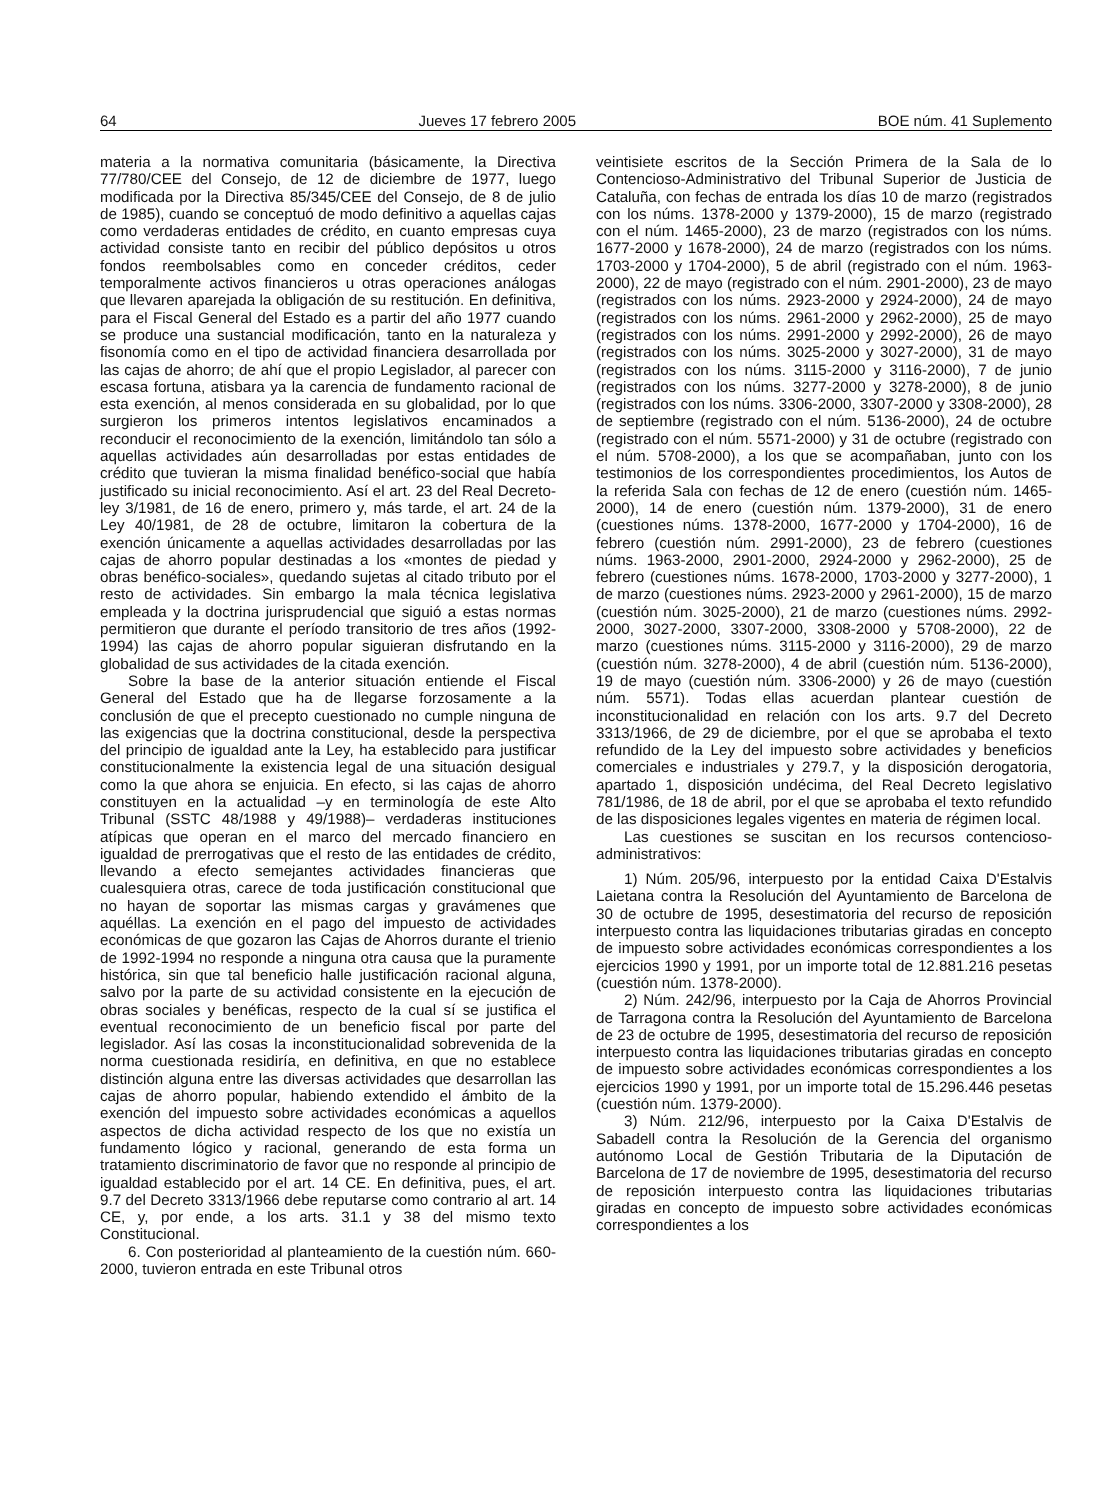64 Jueves 17 febrero 2005 BOE núm. 41 Suplemento
materia a la normativa comunitaria (básicamente, la Directiva 77/780/CEE del Consejo, de 12 de diciembre de 1977, luego modificada por la Directiva 85/345/CEE del Consejo, de 8 de julio de 1985), cuando se conceptuó de modo definitivo a aquellas cajas como verdaderas entidades de crédito, en cuanto empresas cuya actividad consiste tanto en recibir del público depósitos u otros fondos reembolsables como en conceder créditos, ceder temporalmente activos financieros u otras operaciones análogas que llevaren aparejada la obligación de su restitución. En definitiva, para el Fiscal General del Estado es a partir del año 1977 cuando se produce una sustancial modificación, tanto en la naturaleza y fisonomía como en el tipo de actividad financiera desarrollada por las cajas de ahorro; de ahí que el propio Legislador, al parecer con escasa fortuna, atisbara ya la carencia de fundamento racional de esta exención, al menos considerada en su globalidad, por lo que surgieron los primeros intentos legislativos encaminados a reconducir el reconocimiento de la exención, limitándolo tan sólo a aquellas actividades aún desarrolladas por estas entidades de crédito que tuvieran la misma finalidad benéfico-social que había justificado su inicial reconocimiento. Así el art. 23 del Real Decreto-ley 3/1981, de 16 de enero, primero y, más tarde, el art. 24 de la Ley 40/1981, de 28 de octubre, limitaron la cobertura de la exención únicamente a aquellas actividades desarrolladas por las cajas de ahorro popular destinadas a los «montes de piedad y obras benéfico-sociales», quedando sujetas al citado tributo por el resto de actividades. Sin embargo la mala técnica legislativa empleada y la doctrina jurisprudencial que siguió a estas normas permitieron que durante el período transitorio de tres años (1992-1994) las cajas de ahorro popular siguieran disfrutando en la globalidad de sus actividades de la citada exención.
Sobre la base de la anterior situación entiende el Fiscal General del Estado que ha de llegarse forzosamente a la conclusión de que el precepto cuestionado no cumple ninguna de las exigencias que la doctrina constitucional, desde la perspectiva del principio de igualdad ante la Ley, ha establecido para justificar constitucionalmente la existencia legal de una situación desigual como la que ahora se enjuicia. En efecto, si las cajas de ahorro constituyen en la actualidad –y en terminología de este Alto Tribunal (SSTC 48/1988 y 49/1988)– verdaderas instituciones atípicas que operan en el marco del mercado financiero en igualdad de prerrogativas que el resto de las entidades de crédito, llevando a efecto semejantes actividades financieras que cualesquiera otras, carece de toda justificación constitucional que no hayan de soportar las mismas cargas y gravámenes que aquéllas. La exención en el pago del impuesto de actividades económicas de que gozaron las Cajas de Ahorros durante el trienio de 1992-1994 no responde a ninguna otra causa que la puramente histórica, sin que tal beneficio halle justificación racional alguna, salvo por la parte de su actividad consistente en la ejecución de obras sociales y benéficas, respecto de la cual sí se justifica el eventual reconocimiento de un beneficio fiscal por parte del legislador. Así las cosas la inconstitucionalidad sobrevenida de la norma cuestionada residiría, en definitiva, en que no establece distinción alguna entre las diversas actividades que desarrollan las cajas de ahorro popular, habiendo extendido el ámbito de la exención del impuesto sobre actividades económicas a aquellos aspectos de dicha actividad respecto de los que no existía un fundamento lógico y racional, generando de esta forma un tratamiento discriminatorio de favor que no responde al principio de igualdad establecido por el art. 14 CE. En definitiva, pues, el art. 9.7 del Decreto 3313/1966 debe reputarse como contrario al art. 14 CE, y, por ende, a los arts. 31.1 y 38 del mismo texto Constitucional.
6. Con posterioridad al planteamiento de la cuestión núm. 660-2000, tuvieron entrada en este Tribunal otros
veintisiete escritos de la Sección Primera de la Sala de lo Contencioso-Administrativo del Tribunal Superior de Justicia de Cataluña, con fechas de entrada los días 10 de marzo (registrados con los núms. 1378-2000 y 1379-2000), 15 de marzo (registrado con el núm. 1465-2000), 23 de marzo (registrados con los núms. 1677-2000 y 1678-2000), 24 de marzo (registrados con los núms. 1703-2000 y 1704-2000), 5 de abril (registrado con el núm. 1963-2000), 22 de mayo (registrado con el núm. 2901-2000), 23 de mayo (registrados con los núms. 2923-2000 y 2924-2000), 24 de mayo (registrados con los núms. 2961-2000 y 2962-2000), 25 de mayo (registrados con los núms. 2991-2000 y 2992-2000), 26 de mayo (registrados con los núms. 3025-2000 y 3027-2000), 31 de mayo (registrados con los núms. 3115-2000 y 3116-2000), 7 de junio (registrados con los núms. 3277-2000 y 3278-2000), 8 de junio (registrados con los núms. 3306-2000, 3307-2000 y 3308-2000), 28 de septiembre (registrado con el núm. 5136-2000), 24 de octubre (registrado con el núm. 5571-2000) y 31 de octubre (registrado con el núm. 5708-2000), a los que se acompañaban, junto con los testimonios de los correspondientes procedimientos, los Autos de la referida Sala con fechas de 12 de enero (cuestión núm. 1465-2000), 14 de enero (cuestión núm. 1379-2000), 31 de enero (cuestiones núms. 1378-2000, 1677-2000 y 1704-2000), 16 de febrero (cuestión núm. 2991-2000), 23 de febrero (cuestiones núms. 1963-2000, 2901-2000, 2924-2000 y 2962-2000), 25 de febrero (cuestiones núms. 1678-2000, 1703-2000 y 3277-2000), 1 de marzo (cuestiones núms. 2923-2000 y 2961-2000), 15 de marzo (cuestión núm. 3025-2000), 21 de marzo (cuestiones núms. 2992-2000, 3027-2000, 3307-2000, 3308-2000 y 5708-2000), 22 de marzo (cuestiones núms. 3115-2000 y 3116-2000), 29 de marzo (cuestión núm. 3278-2000), 4 de abril (cuestión núm. 5136-2000), 19 de mayo (cuestión núm. 3306-2000) y 26 de mayo (cuestión núm. 5571). Todas ellas acuerdan plantear cuestión de inconstitucionalidad en relación con los arts. 9.7 del Decreto 3313/1966, de 29 de diciembre, por el que se aprobaba el texto refundido de la Ley del impuesto sobre actividades y beneficios comerciales e industriales y 279.7, y la disposición derogatoria, apartado 1, disposición undécima, del Real Decreto legislativo 781/1986, de 18 de abril, por el que se aprobaba el texto refundido de las disposiciones legales vigentes en materia de régimen local.
Las cuestiones se suscitan en los recursos contencioso-administrativos:
1) Núm. 205/96, interpuesto por la entidad Caixa D'Estalvis Laietana contra la Resolución del Ayuntamiento de Barcelona de 30 de octubre de 1995, desestimatoria del recurso de reposición interpuesto contra las liquidaciones tributarias giradas en concepto de impuesto sobre actividades económicas correspondientes a los ejercicios 1990 y 1991, por un importe total de 12.881.216 pesetas (cuestión núm. 1378-2000).
2) Núm. 242/96, interpuesto por la Caja de Ahorros Provincial de Tarragona contra la Resolución del Ayuntamiento de Barcelona de 23 de octubre de 1995, desestimatoria del recurso de reposición interpuesto contra las liquidaciones tributarias giradas en concepto de impuesto sobre actividades económicas correspondientes a los ejercicios 1990 y 1991, por un importe total de 15.296.446 pesetas (cuestión núm. 1379-2000).
3) Núm. 212/96, interpuesto por la Caixa D'Estalvis de Sabadell contra la Resolución de la Gerencia del organismo autónomo Local de Gestión Tributaria de la Diputación de Barcelona de 17 de noviembre de 1995, desestimatoria del recurso de reposición interpuesto contra las liquidaciones tributarias giradas en concepto de impuesto sobre actividades económicas correspondientes a los